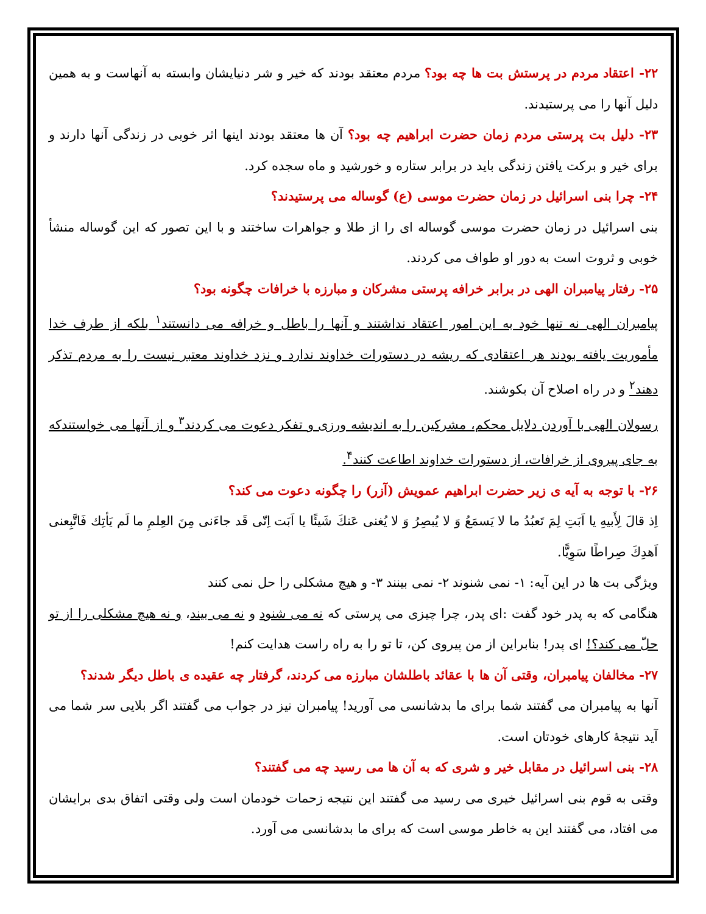۲۲- اعتقاد مردم در پرستش بت ها چه بود؟ مردم معتقد بودند که خیر و شر دنیایشان وابسته به آنهاست و به همین دلیل آنها را می پرستیدند.
۲۳- دلیل بت پرستی مردم زمان حضرت ابراهیم چه بود؟ آن ها معتقد بودند اینها اثر خوبی در زندگی آنها دارند و برای خیر و برکت یافتن زندگی باید در برابر ستاره و خورشید و ماه سجده کرد.
۲۴- چرا بنی اسرائیل در زمان حضرت موسی (ع) گوساله می پرستیدند؟
بنی اسرائیل در زمان حضرت موسی گوساله ای را از طلا و جواهرات ساختند و با این تصور که این گوساله منشأ خوبی و ثروت است به دور او طواف می کردند.
۲۵- رفتار پیامبران الهی در برابر خرافه پرستی مشرکان و مبارزه با خرافات چگونه بود؟
پیامبران الهی نه تنها خود به این امور اعتقاد نداشتند و آنها را باطل و خرافه می دانستند<sup>۱</sup> بلکه از طرف خدا مأموریت یافته بودند هر اعتقادی که ریشه در دستورات خداوند ندارد و نزد خداوند معتبر نیست را به مردم تذکر دهند<sup>۲</sup> و در راه اصلاح آن بکوشند.
رسولان الهی با آوردن دلایل محکم، مشرکین را به اندیشه ورزی و تفکر دعوت می کردند<sup>۳</sup> و از آنها می خواستندکه به جای پیروی از خرافات، از دستورات خداوند اطاعت کنند<sup>۴</sup>.
۲۶- با توجه به آیه ی زیر حضرت ابراهیم عمویش (آزر) را چگونه دعوت می کند؟
اِذ قالَ لِأَبیهِ یا اَبَتِ لِمَ تَعبُدُ ما لا یَسمَعُ وَ لا یُبصِرُ وَ لا یُغنی عَنكَ شَیئًا یا اَبَت اِنّی قَد جاءَنی مِنَ العِلمِ ما لَم یَأتِك فَاتَّبِعنی اَهدِكَ صِراطًا سَوِیًّا.
ویژگی بت ها در این آیه: ۱- نمی شنوند ۲- نمی بینند ۳- و هیچ مشکلی را حل نمی کنند
هنگامی که به پدر خود گفت :ای پدر، چرا چیزی می پرستی که نه می شنود و نه می بیند، و نه هیچ مشکلی را از تو حلّ می کند؟! ای پدر! بنابراین از من پیروی کن، تا تو را به راه راست هدایت کنم!
۲۷- مخالفان پیامبران، وقتی آن ها با عقائد باطلشان مبارزه می کردند، گرفتار چه عقیده ی باطل دیگر شدند؟
آنها به پیامبران می گفتند شما برای ما بدشانسی می آورید! پیامبران نیز در جواب می گفتند اگر بلایی سر شما می آید نتیجهٔ کارهای خودتان است.
۲۸- بنی اسرائیل در مقابل خیر و شری که به آن ها می رسید چه می گفتند؟
وقتی به قوم بنی اسرائیل خیری می رسید می گفتند این نتیجه زحمات خودمان است ولی وقتی اتفاق بدی برایشان می افتاد، می گفتند این به خاطر موسی است که برای ما بدشانسی می آورد.